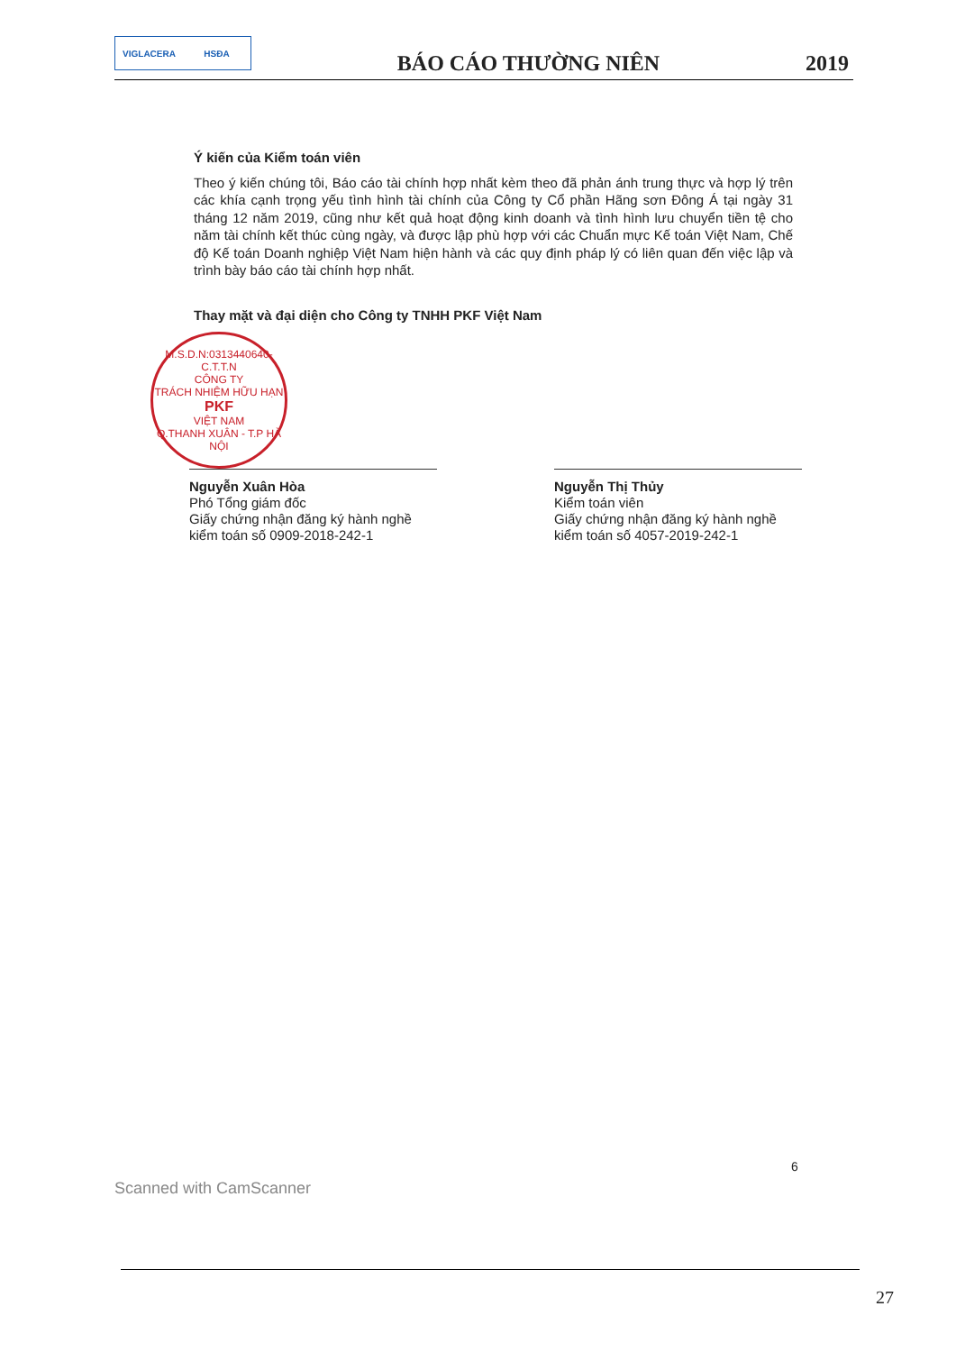VIGLACERA HSĐA
BÁO CÁO THƯỜNG NIÊN
2019
Ý kiến của Kiểm toán viên
Theo ý kiến chúng tôi, Báo cáo tài chính hợp nhất kèm theo đã phản ánh trung thực và hợp lý trên các khía cạnh trọng yếu tình hình tài chính của Công ty Cổ phần Hãng sơn Đông Á tại ngày 31 tháng 12 năm 2019, cũng như kết quả hoạt động kinh doanh và tình hình lưu chuyển tiền tệ cho năm tài chính kết thúc cùng ngày, và được lập phù hợp với các Chuẩn mực Kế toán Việt Nam, Chế độ Kế toán Doanh nghiệp Việt Nam hiện hành và các quy định pháp lý có liên quan đến việc lập và trình bày báo cáo tài chính hợp nhất.
Thay mặt và đại diện cho Công ty TNHH PKF Việt Nam
M.S.D.N:0313440640-C.T.T.N
CÔNG TY
TRÁCH NHIỆM HỮU HẠN
PKF
VIỆT NAM
Q.THANH XUÂN - T.P HÀ NỘI
Nguyễn Xuân Hòa
Phó Tổng giám đốc
Giấy chứng nhận đăng ký hành nghề kiểm toán số 0909-2018-242-1
Nguyễn Thị Thủy
Kiểm toán viên
Giấy chứng nhận đăng ký hành nghề kiểm toán số 4057-2019-242-1
6
Scanned with CamScanner
27